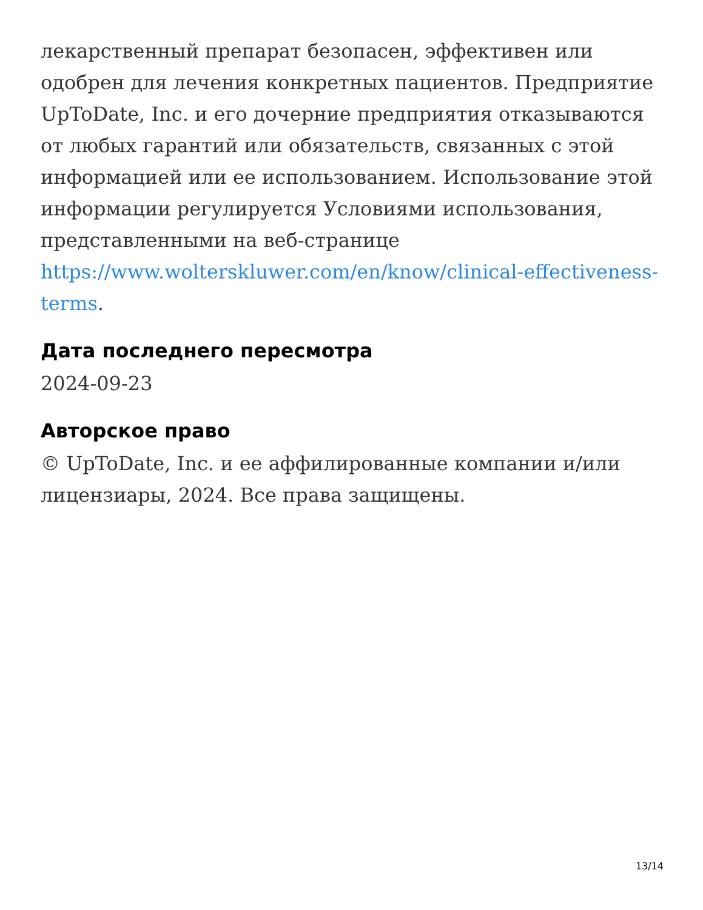лекарственный препарат безопасен, эффективен или одобрен для лечения конкретных пациентов. Предприятие UpToDate, Inc. и его дочерние предприятия отказываются от любых гарантий или обязательств, связанных с этой информацией или ее использованием. Использование этой информации регулируется Условиями использования, представленными на веб-странице https://www.wolterskluwer.com/en/know/clinical-effectiveness-terms.
Дата последнего пересмотра
2024-09-23
Авторское право
© UpToDate, Inc. и ее аффилированные компании и/или лицензиары, 2024. Все права защищены.
13/14